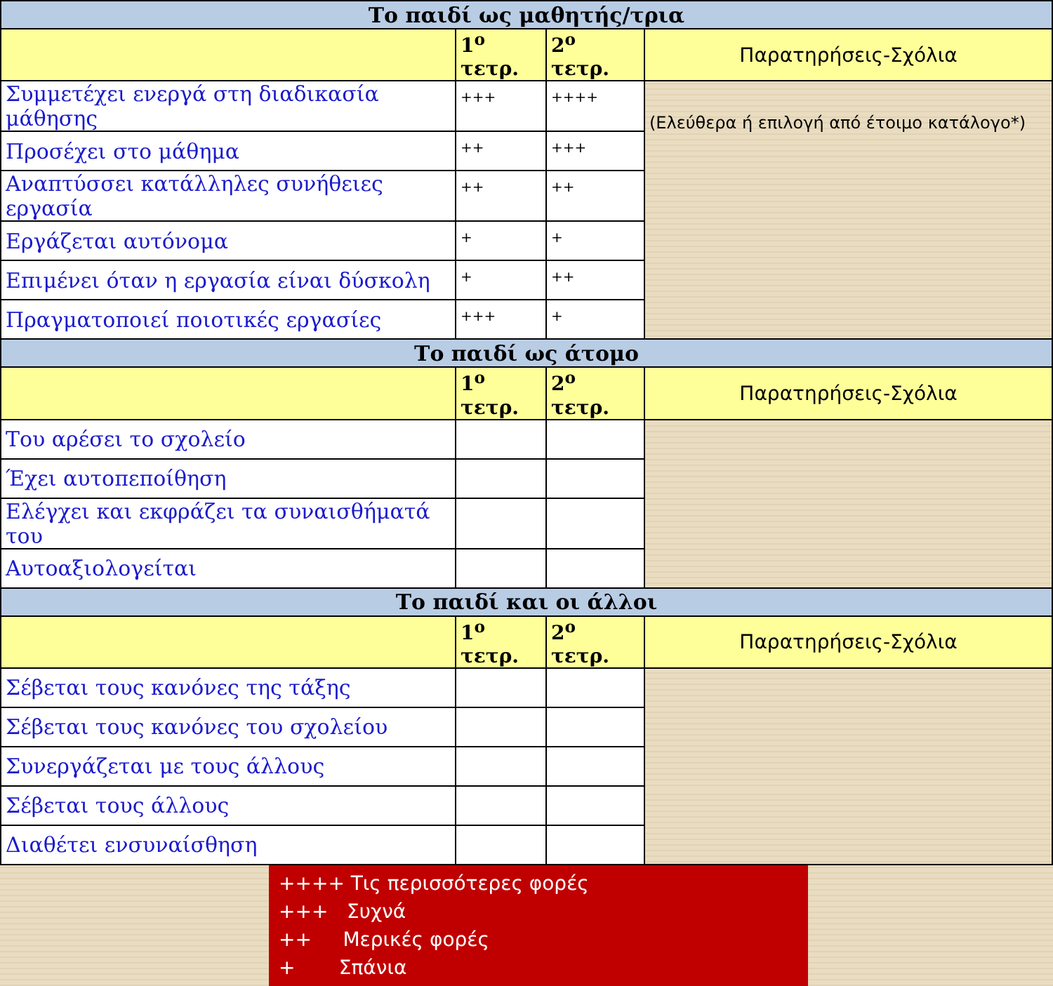| Το παιδί ως μαθητής/τρια | | | |
| --- | --- | --- | --- |
| | 1<sup>ο</sup> τετρ. | 2<sup>ο</sup> τετρ. | Παρατηρήσεις-Σχόλια |
| Συμμετέχει ενεργά στη διαδικασία μάθησης | +++ | ++++ | (Ελεύθερα ή επιλογή από έτοιμο κατάλογο*) |
| Προσέχει στο μάθημα | ++ | +++ | |
| Αναπτύσσει κατάλληλες συνήθειες εργασία | ++ | ++ | |
| Εργάζεται αυτόνομα | + | + | |
| Επιμένει όταν η εργασία είναι δύσκολη | + | ++ | |
| Πραγματοποιεί ποιοτικές εργασίες | +++ | + | |
| Το παιδί ως άτομο | | | |
| | 1<sup>ο</sup> τετρ. | 2<sup>ο</sup> τετρ. | Παρατηρήσεις-Σχόλια |
| Του αρέσει το σχολείο | | | |
| Έχει αυτοπεποίθηση | | | |
| Ελέγχει και εκφράζει τα συναισθήματά του | | | |
| Αυτοαξιολογείται | | | |
| Το παιδί και οι άλλοι | | | |
| | 1<sup>ο</sup> τετρ. | 2<sup>ο</sup> τετρ. | Παρατηρήσεις-Σχόλια |
| Σέβεται τους κανόνες της τάξης | | | |
| Σέβεται τους κανόνες του σχολείου | | | |
| Συνεργάζεται με τους άλλους | | | |
| Σέβεται τους άλλους | | | |
| Διαθέτει ενσυναίσθηση | | | |
++++ Τις περισσότερες φορές
+++ Συχνά
++ Μερικές φορές
+ Σπάνια